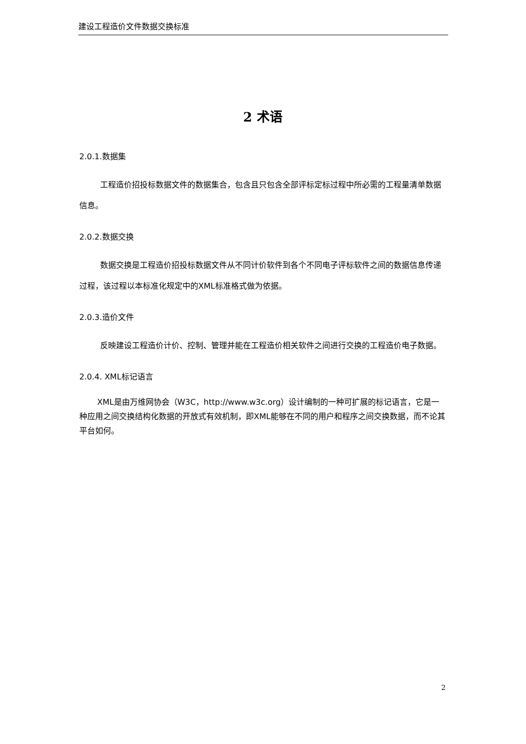建设工程造价文件数据交换标准
2 术语
2.0.1.数据集
工程造价招投标数据文件的数据集合，包含且只包含全部评标定标过程中所必需的工程量清单数据信息。
2.0.2.数据交换
数据交换是工程造价招投标数据文件从不同计价软件到各个不同电子评标软件之间的数据信息传递过程，该过程以本标准化规定中的XML标准格式做为依据。
2.0.3.造价文件
反映建设工程造价计价、控制、管理并能在工程造价相关软件之间进行交换的工程造价电子数据。
2.0.4. XML标记语言
XML是由万维网协会（W3C，http://www.w3c.org）设计编制的一种可扩展的标记语言，它是一种应用之间交换结构化数据的开放式有效机制，即XML能够在不同的用户和程序之间交换数据，而不论其平台如何。
2